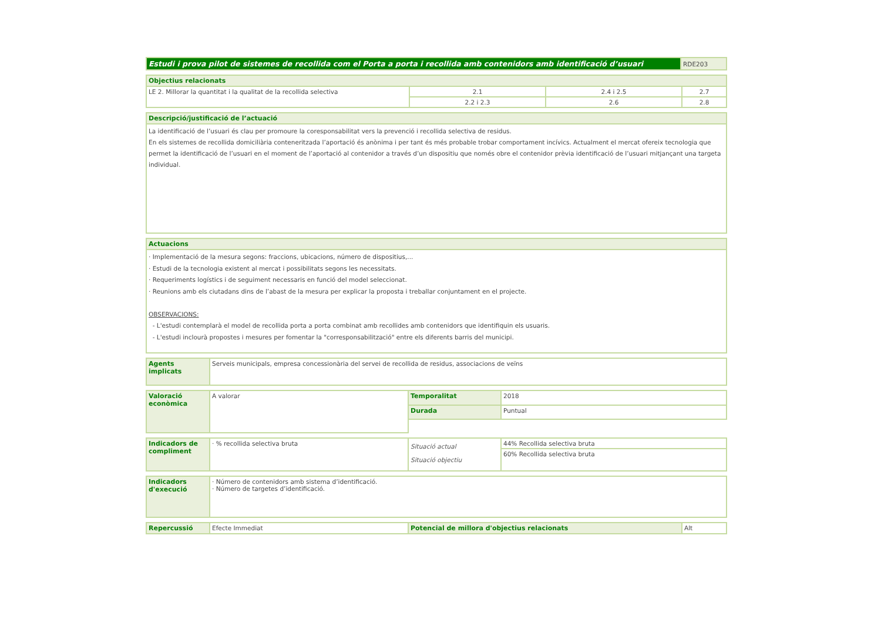| Estudi i prova pilot de sistemes de recollida com el Porta a porta i recollida amb contenidors amb identificació d’usuari | RDE203 |
| Objectius relacionats | | | |
| --- | --- | --- | --- |
| LE 2. Millorar la quantitat i la qualitat de la recollida selectiva | 2.1 | 2.4 i 2.5 | 2.7 |
| | 2.2 i 2.3 | 2.6 | 2.8 |
| Descripció/justificació de l’actuació |
| --- |
| La identificació de l’usuari és clau per promoure la coresponsabilitat vers la prevenció i recollida selectiva de residus. En els sistemes de recollida domiciliària conteneritzada l’aportació és anònima i per tant és més probable trobar comportament incívics. Actualment el mercat ofereix tecnologia que permet la identificació de l’usuari en el moment de l’aportació al contenidor a través d’un dispositiu que només obre el contenidor prèvia identificació de l’usuari mitjançant una targeta individual. |
| Actuacions |
| --- |
| · Implementació de la mesura segons: fraccions, ubicacions, número de dispositius,... · Estudi de la tecnologia existent al mercat i possibilitats segons les necessitats. · Requeriments logístics i de seguiment necessaris en funció del model seleccionat. · Reunions amb els ciutadans dins de l’abast de la mesura per explicar la proposta i treballar conjuntament en el projecte. OBSERVACIONS: - L'estudi contemplarà el model de recollida porta a porta combinat amb recollides amb contenidors que identifiquin els usuaris. - L'estudi inclourà propostes i mesures per fomentar la "corresponsabilització" entre els diferents barris del municipi. |
| Agents implicats | Serveis municipals, empresa concessionària del servei de recollida de residus, associacions de veïns |
| Valoració econòmica | A valorar | Temporalitat | 2018 |
| | | Durada | Puntual |
| Indicadors de compliment | · % recollida selectiva bruta | Situació actual Situació objectiu | 44% Recollida selectiva bruta |
| | | | 60% Recollida selectiva bruta |
| Indicadors d'execució | · Número de contenidors amb sistema d’identificació. · Número de targetes d’identificació. |
| Repercussió | Efecte Immediat | Potencial de millora d'objectius relacionats | Alt |